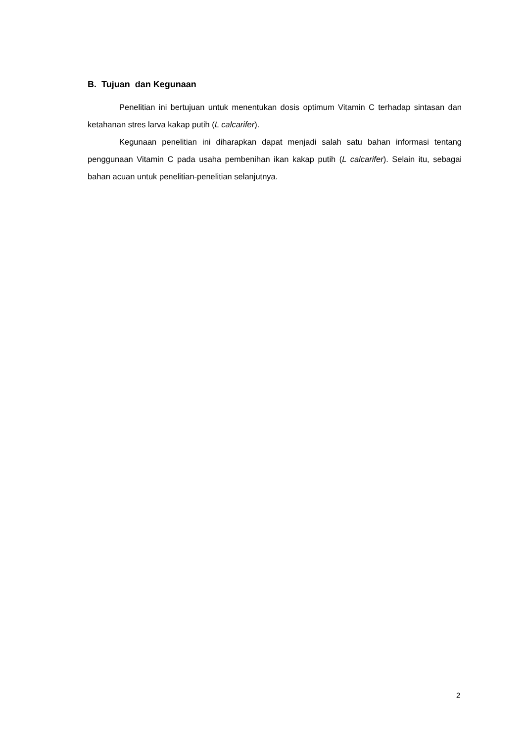B. Tujuan dan Kegunaan
Penelitian ini bertujuan untuk menentukan dosis optimum Vitamin C terhadap sintasan dan ketahanan stres larva kakap putih (L calcarifer).
Kegunaan penelitian ini diharapkan dapat menjadi salah satu bahan informasi tentang penggunaan Vitamin C pada usaha pembenihan ikan kakap putih (L calcarifer). Selain itu, sebagai bahan acuan untuk penelitian-penelitian selanjutnya.
2